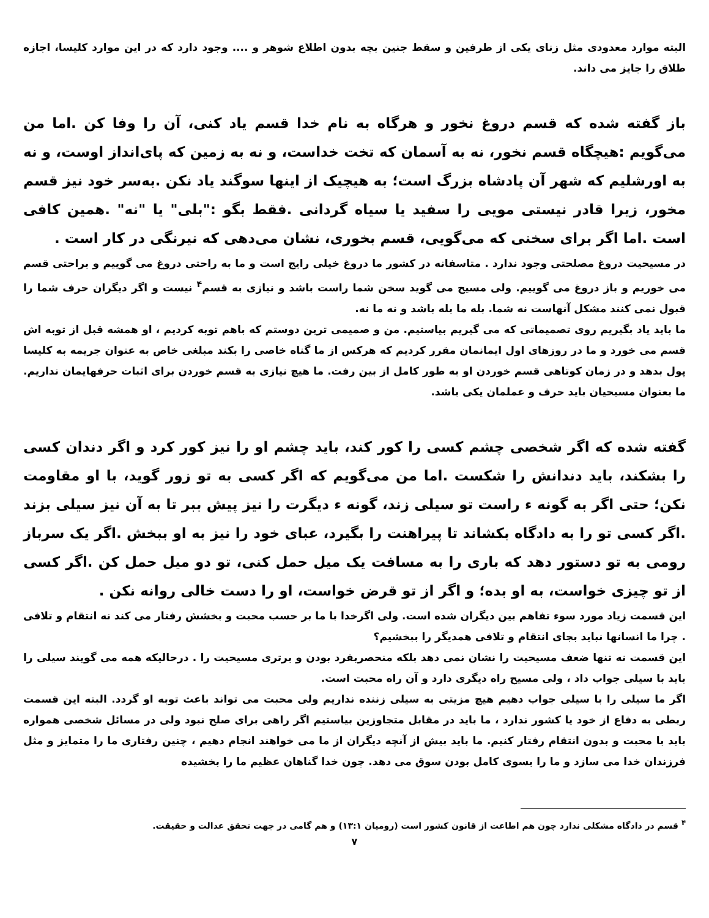البته موارد معدودی مثل زنای یکی از طرفین و سقط جنین بچه بدون اطلاع شوهر و .... وجود دارد که در این موارد کلیسا، اجازه طلاق را جایز می داند.
باز گفته شده که قسم دروغ نخور و هرگاه به نام خدا قسم یاد کنی، آن را وفا کن .اما من می‌گویم :هیچگاه قسم نخور، نه به آسمان که تخت خداست، و نه به زمین که پای‌انداز اوست، و نه به اورشلیم که شهر آن پادشاه بزرگ است؛ به هیچیک از اینها سوگند یاد نکن .به‌سر خود نیز قسم مخور، زیرا قادر نیستی مویی را سفید یا سیاه گردانی .فقط بگو :"بلی" یا "نه" .همین کافی است .اما اگر برای سخنی که می‌گویی، قسم بخوری، نشان می‌دهی که نیرنگی در کار است .
در مسیحیت دروغ مصلحتی وجود ندارد . متاسفانه در کشور ما دروغ خیلی رایج است و ما به راحتی دروغ می گوییم و براحتی قسم می خوریم و باز دروغ می گوییم. ولی مسیح می گوید سخن شما راست باشد و نیازی به قسم<sup>۴</sup> نیست و اگر دیگران حرف شما را قبول نمی کنند مشکل آنهاست نه شما. بله ما بله باشد و نه ما نه.
ما باید یاد بگیریم روی تصمیماتی که می گیریم بیاستیم. من و صمیمی ترین دوستم که باهم توبه کردیم ، او همشه قبل از توبه اش قسم می خورد و ما در روزهای اول ایمانمان مقرر کردیم که هرکس از ما گناه خاصی را بکند مبلغی خاص به عنوان جریمه به کلیسا پول بدهد و در زمان کوتاهی قسم خوردن او به طور کامل از بین رفت. ما هیچ نیازی به قسم خوردن برای اثبات حرفهایمان نداریم. ما بعنوان مسیحیان باید حرف و عملمان یکی باشد.
گفته شده که اگر شخصی چشم کسی را کور کند، باید چشم او را نیز کور کرد و اگر دندان کسی را بشکند، باید دندانش را شکست .اما من می‌گویم که اگر کسی به تو زور گوید، با او مقاومت نکن؛ حتی اگر به گونه ء راست تو سیلی زند، گونه ء دیگرت را نیز پیش ببر تا به آن نیز سیلی بزند .اگر کسی تو را به دادگاه بکشاند تا پیراهنت را بگیرد، عبای خود را نیز به او ببخش .اگر یک سرباز رومی به تو دستور دهد که باری را به مسافت یک میل حمل کنی، تو دو میل حمل کن .اگر کسی از تو چیزی خواست، به او بده؛ و اگر از تو قرض خواست، او را دست خالی روانه نکن .
این قسمت زیاد مورد سوء تفاهم بین دیگران شده است. ولی اگرخدا با ما بر حسب محبت و بخشش رفتار می کند نه انتقام و تلافی . چرا ما انسانها نباید بجای انتقام و تلافی همدیگر را ببخشیم؟
این قسمت نه تنها ضعف مسیحیت را نشان نمی دهد بلکه منحصربفرد بودن و برتری مسیحیت را . درحالیکه همه می گویند سیلی را باید با سیلی جواب داد ، ولی مسیح راه دیگری دارد و آن راه محبت است.
اگر ما سیلی را با سیلی جواب دهیم هیچ مزیتی به سیلی زننده نداریم ولی محبت می تواند باعث توبه او گردد. البته این قسمت ربطی به دفاع از خود یا کشور ندارد ، ما باید در مقابل متجاوزین بیاستیم اگر راهی برای صلح نبود ولی در مسائل شخصی همواره باید با محبت و بدون انتقام رفتار کنیم. ما باید بیش از آنچه دیگران از ما می خواهند انجام دهیم ، چنین رفتاری ما را متمایز و مثل فرزندان خدا می سازد و ما را بسوی کامل بودن سوق می دهد. چون خدا گناهان عظیم ما را بخشیده
<sup>۴</sup> قسم در دادگاه مشکلی ندارد چون هم اطاعت از قانون کشور است (رومیان ۱۳:۱) و هم گامی در جهت تحقق عدالت و حقیقت.
۷